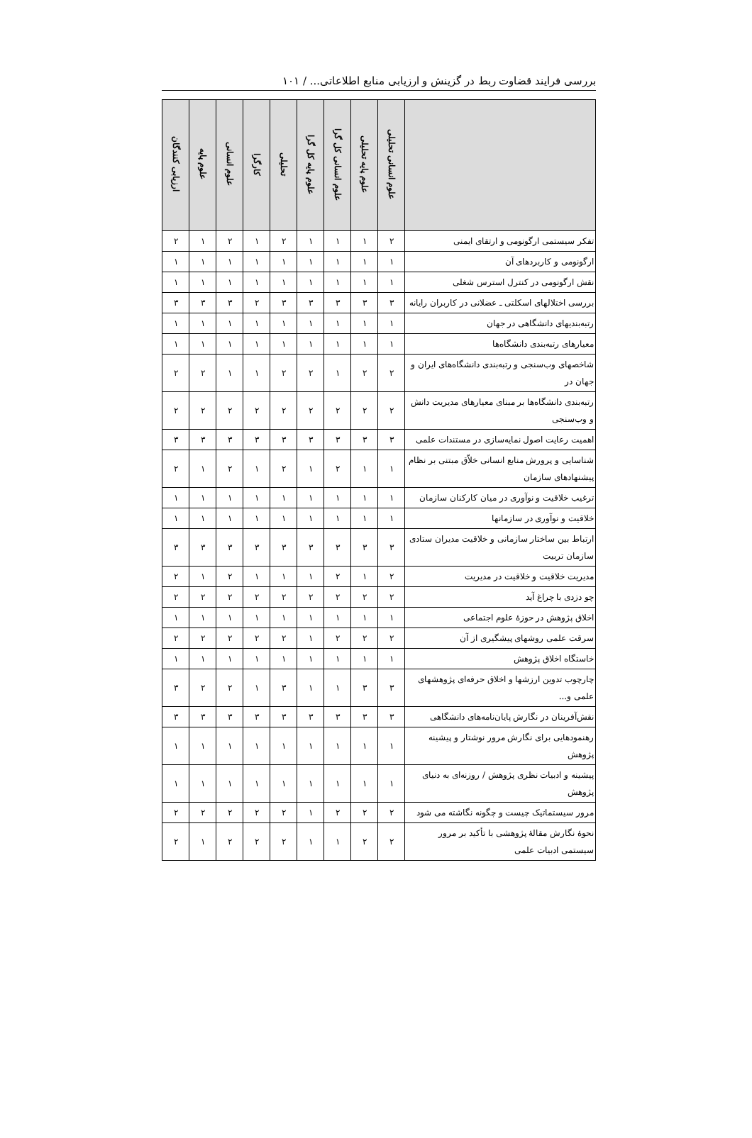بررسی فرایند قضاوت ربط در گزینش و ارزیابی منابع اطلاعاتی... / ۱۰۱
| | علوم انسانی تحلیلی | علوم پایه تحلیلی | علوم انسانی کل گرا | علوم پایه کل گرا | تحلیلی | کارگرا | علوم انسانی | علوم پایه | ارزیابی کنندگان |
| --- | --- | --- | --- | --- | --- | --- | --- | --- | --- |
| تفکر سیستمی ارگونومی و ارتقای ایمنی | ۲ | ۱ | ۱ | ۱ | ۲ | ۱ | ۲ | ۱ | ۲ |
| ارگونومی و کاربردهای آن | ۱ | ۱ | ۱ | ۱ | ۱ | ۱ | ۱ | ۱ | ۱ |
| نقش ارگونومی در کنترل استرس شغلی | ۱ | ۱ | ۱ | ۱ | ۱ | ۱ | ۱ | ۱ | ۱ |
| بررسی اختلالهای اسکلتی ـ عضلانی در کاربران رایانه | ۳ | ۳ | ۳ | ۳ | ۳ | ۲ | ۳ | ۳ | ۳ |
| رتبه‌بندیهای دانشگاهی در جهان | ۱ | ۱ | ۱ | ۱ | ۱ | ۱ | ۱ | ۱ | ۱ |
| معیارهای رتبه‌بندی دانشگاه‌ها | ۱ | ۱ | ۱ | ۱ | ۱ | ۱ | ۱ | ۱ | ۱ |
| شاخصهای وب‌سنجی و رتبه‌بندی دانشگاه‌های ایران و جهان در | ۲ | ۲ | ۱ | ۲ | ۲ | ۱ | ۱ | ۲ | ۲ |
| رتبه‌بندی دانشگاه‌ها بر مبنای معیارهای مدیریت دانش و وب‌سنجی | ۲ | ۲ | ۲ | ۲ | ۲ | ۲ | ۲ | ۲ | ۲ |
| اهمیت رعایت اصول نمایه‌سازی در مستندات علمی | ۳ | ۳ | ۳ | ۳ | ۳ | ۳ | ۳ | ۳ | ۳ |
| شناسایی و پرورش منابع انسانی خلاّق مبتنی بر نظام پیشنهادهای سازمان | ۱ | ۱ | ۲ | ۱ | ۲ | ۱ | ۲ | ۱ | ۲ |
| ترغیب خلاقیت و نوآوری در میان کارکنان سازمان | ۱ | ۱ | ۱ | ۱ | ۱ | ۱ | ۱ | ۱ | ۱ |
| خلاقیت و نوآوری در سازمانها | ۱ | ۱ | ۱ | ۱ | ۱ | ۱ | ۱ | ۱ | ۱ |
| ارتباط بین ساختار سازمانی و خلاقیت مدیران ستادی سازمان تربیت | ۳ | ۳ | ۳ | ۳ | ۳ | ۳ | ۳ | ۳ | ۳ |
| مدیریت خلاقیت و خلاقیت در مدیریت | ۲ | ۱ | ۲ | ۱ | ۱ | ۱ | ۲ | ۱ | ۲ |
| چو دزدی با چراغ آید | ۲ | ۲ | ۲ | ۲ | ۲ | ۲ | ۲ | ۲ | ۲ |
| اخلاق پژوهش در حوزهٔ علوم اجتماعی | ۱ | ۱ | ۱ | ۱ | ۱ | ۱ | ۱ | ۱ | ۱ |
| سرقت علمی روشهای پیشگیری از آن | ۲ | ۲ | ۲ | ۱ | ۲ | ۲ | ۲ | ۲ | ۲ |
| خاستگاه اخلاق پژوهش | ۱ | ۱ | ۱ | ۱ | ۱ | ۱ | ۱ | ۱ | ۱ |
| چارچوب تدوین ارزشها و اخلاق حرفه‌ای پژوهشهای علمی و... | ۳ | ۳ | ۱ | ۱ | ۳ | ۱ | ۲ | ۲ | ۳ |
| نقش‌آفرینان در نگارش پایان‌نامه‌های دانشگاهی | ۳ | ۳ | ۳ | ۳ | ۳ | ۳ | ۳ | ۳ | ۳ |
| رهنمودهایی برای نگارش مرور نوشتار و پیشینه پژوهش | ۱ | ۱ | ۱ | ۱ | ۱ | ۱ | ۱ | ۱ | ۱ |
| پیشینه و ادبیات نظری پژوهش / روزنه‌ای به دنیای پژوهش | ۱ | ۱ | ۱ | ۱ | ۱ | ۱ | ۱ | ۱ | ۱ |
| مرور سیستماتیک چیست و چگونه نگاشته می شود | ۲ | ۲ | ۲ | ۱ | ۲ | ۲ | ۲ | ۲ | ۲ |
| نحوهٔ نگارش مقالهٔ پژوهشی با تأکید بر مرور سیستمی ادبیات علمی | ۲ | ۲ | ۱ | ۱ | ۲ | ۲ | ۲ | ۱ | ۲ |